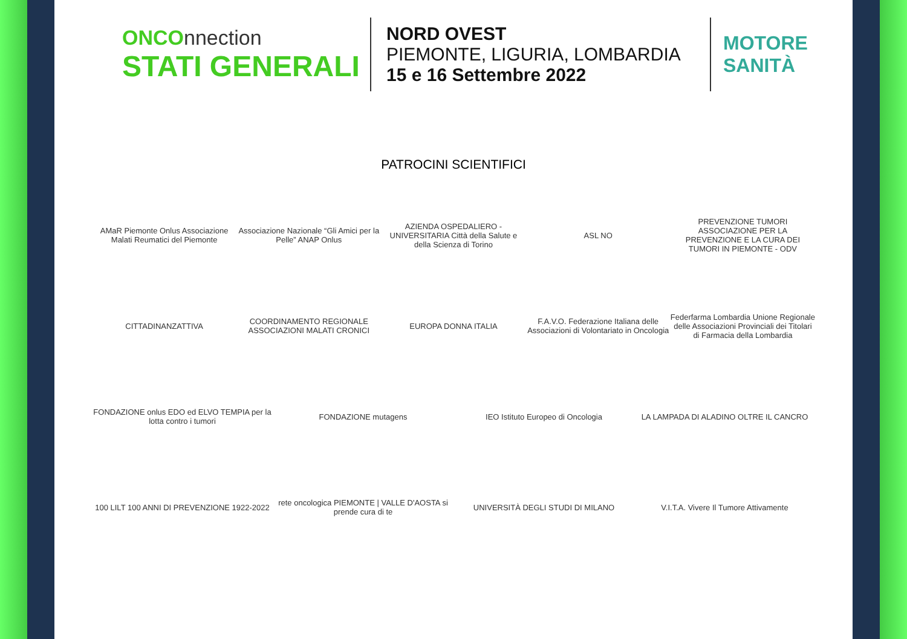ONCOnnection
STATI GENERALI
NORD OVEST
PIEMONTE, LIGURIA, LOMBARDIA
15 e 16 Settembre 2022
MOTORE
SANITÀ
PATROCINI SCIENTIFICI
AMaR Piemonte Onlus Associazione Malati Reumatici del Piemonte
Associazione Nazionale “Gli Amici per la Pelle” ANAP Onlus
AZIENDA OSPEDALIERO - UNIVERSITARIA Città della Salute e della Scienza di Torino
ASL NO
PREVENZIONE TUMORI ASSOCIAZIONE PER LA PREVENZIONE E LA CURA DEI TUMORI IN PIEMONTE - ODV
CITTADINANZATTIVA
COORDINAMENTO REGIONALE ASSOCIAZIONI MALATI CRONICI
EUROPA DONNA ITALIA
F.A.V.O. Federazione Italiana delle Associazioni di Volontariato in Oncologia
Federfarma Lombardia Unione Regionale delle Associazioni Provinciali dei Titolari di Farmacia della Lombardia
FONDAZIONE onlus EDO ed ELVO TEMPIA per la lotta contro i tumori
FONDAZIONE mutagens
IEO Istituto Europeo di Oncologia
LA LAMPADA DI ALADINO OLTRE IL CANCRO
100 LILT 100 ANNI DI PREVENZIONE 1922-2022
rete oncologica PIEMONTE | VALLE D'AOSTA si prende cura di te
UNIVERSITÀ DEGLI STUDI DI MILANO
V.I.T.A. Vivere Il Tumore Attivamente